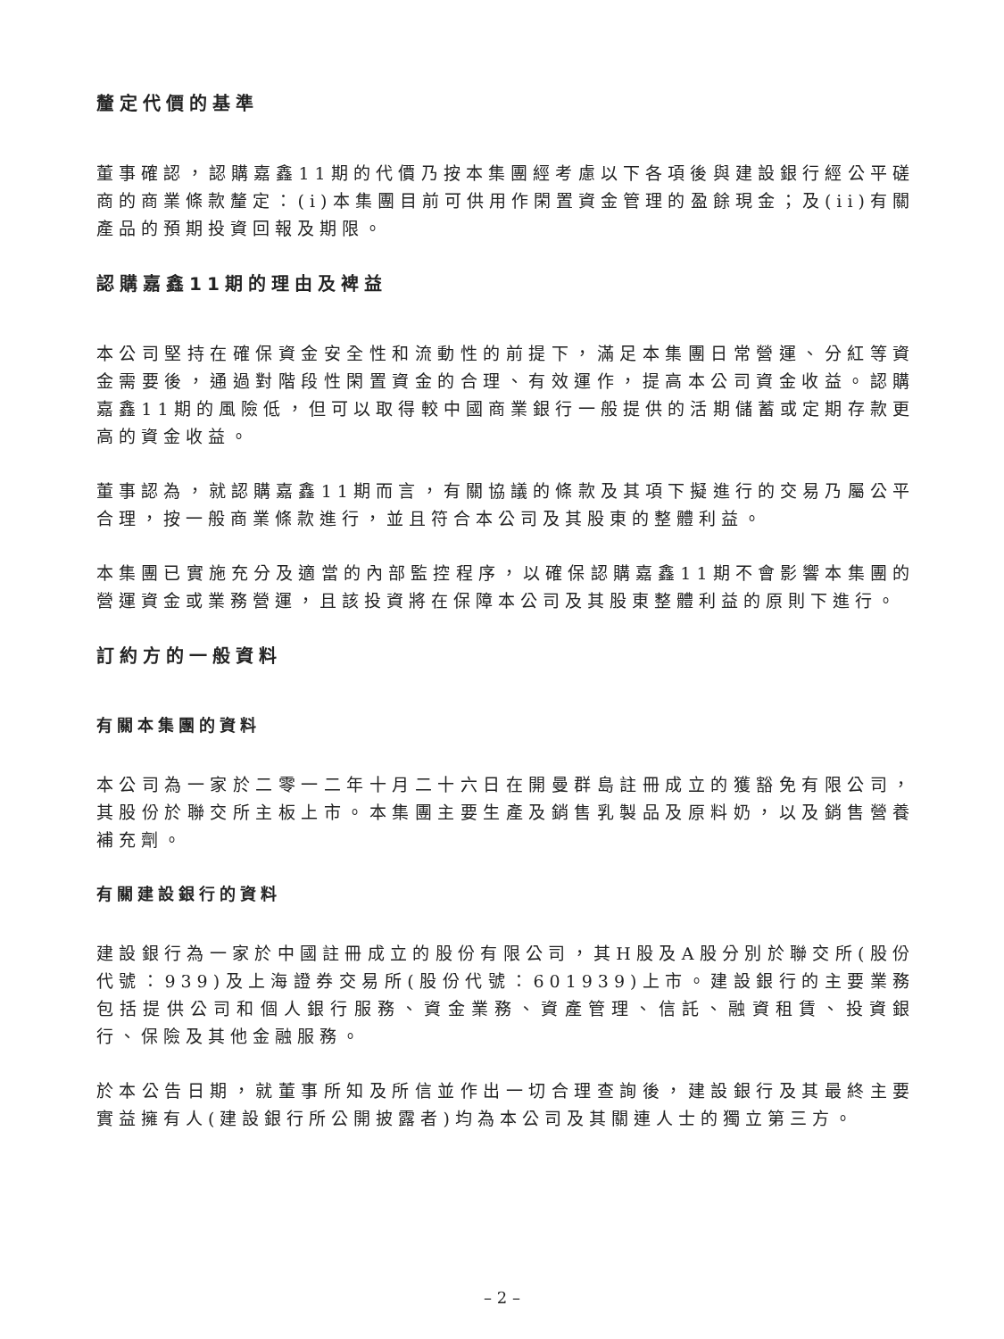釐定代價的基準
董事確認，認購嘉鑫11期的代價乃按本集團經考慮以下各項後與建設銀行經公平磋商的商業條款釐定：(i)本集團目前可供用作閑置資金管理的盈餘現金；及(ii)有關產品的預期投資回報及期限。
認購嘉鑫11期的理由及裨益
本公司堅持在確保資金安全性和流動性的前提下，滿足本集團日常營運、分紅等資金需要後，通過對階段性閑置資金的合理、有效運作，提高本公司資金收益。認購嘉鑫11期的風險低，但可以取得較中國商業銀行一般提供的活期儲蓄或定期存款更高的資金收益。
董事認為，就認購嘉鑫11期而言，有關協議的條款及其項下擬進行的交易乃屬公平合理，按一般商業條款進行，並且符合本公司及其股東的整體利益。
本集團已實施充分及適當的內部監控程序，以確保認購嘉鑫11期不會影響本集團的營運資金或業務營運，且該投資將在保障本公司及其股東整體利益的原則下進行。
訂約方的一般資料
有關本集團的資料
本公司為一家於二零一二年十月二十六日在開曼群島註冊成立的獲豁免有限公司，其股份於聯交所主板上市。本集團主要生產及銷售乳製品及原料奶，以及銷售營養補充劑。
有關建設銀行的資料
建設銀行為一家於中國註冊成立的股份有限公司，其H股及A股分別於聯交所(股份代號：939)及上海證券交易所(股份代號：601939)上市。建設銀行的主要業務包括提供公司和個人銀行服務、資金業務、資產管理、信託、融資租賃、投資銀行、保險及其他金融服務。
於本公告日期，就董事所知及所信並作出一切合理查詢後，建設銀行及其最終主要實益擁有人(建設銀行所公開披露者)均為本公司及其關連人士的獨立第三方。
– 2 –